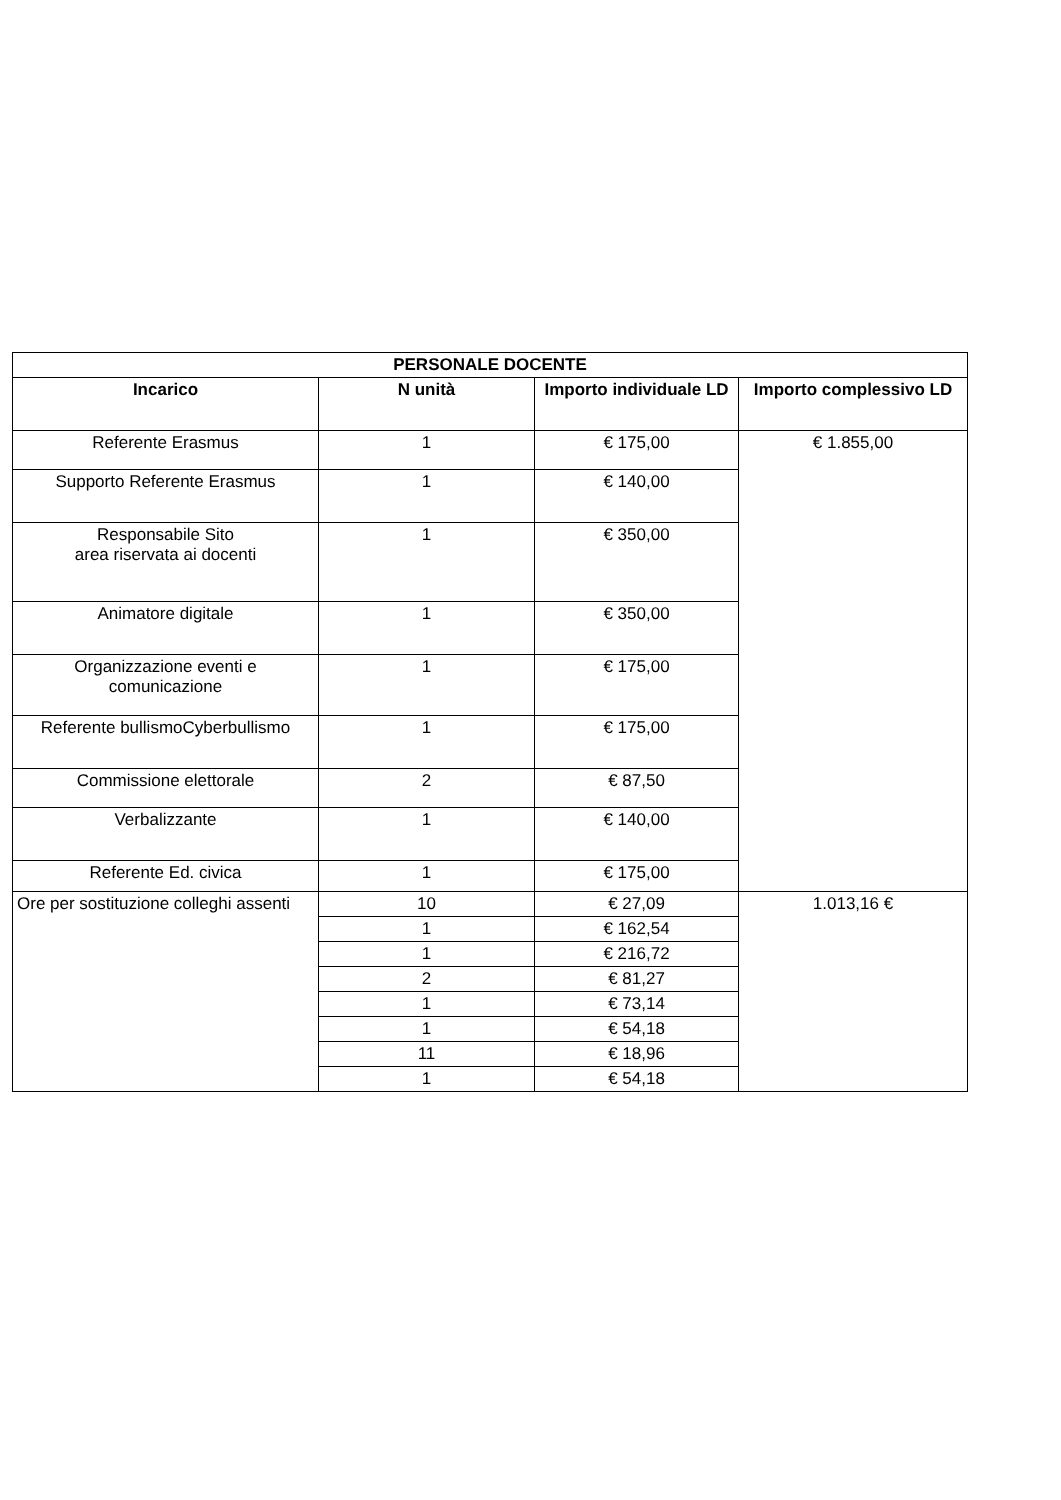| PERSONALE DOCENTE | | | |
| --- | --- | --- | --- |
| Incarico | N unità | Importo individuale LD | Importo complessivo LD |
| Referente Erasmus | 1 | € 175,00 | € 1.855,00 |
| Supporto Referente Erasmus | 1 | € 140,00 | |
| Responsabile Sito area riservata ai docenti | 1 | € 350,00 | |
| Animatore digitale | 1 | € 350,00 | |
| Organizzazione eventi e comunicazione | 1 | € 175,00 | |
| Referente bullismoCyberbullismo | 1 | € 175,00 | |
| Commissione elettorale | 2 | € 87,50 | |
| Verbalizzante | 1 | € 140,00 | |
| Referente Ed. civica | 1 | € 175,00 | |
| Ore per sostituzione colleghi assenti | 10 | € 27,09 | 1.013,16 € |
| | 1 | € 162,54 | |
| | 1 | € 216,72 | |
| | 2 | € 81,27 | |
| | 1 | € 73,14 | |
| | 1 | € 54,18 | |
| | 11 | € 18,96 | |
| | 1 | € 54,18 | |